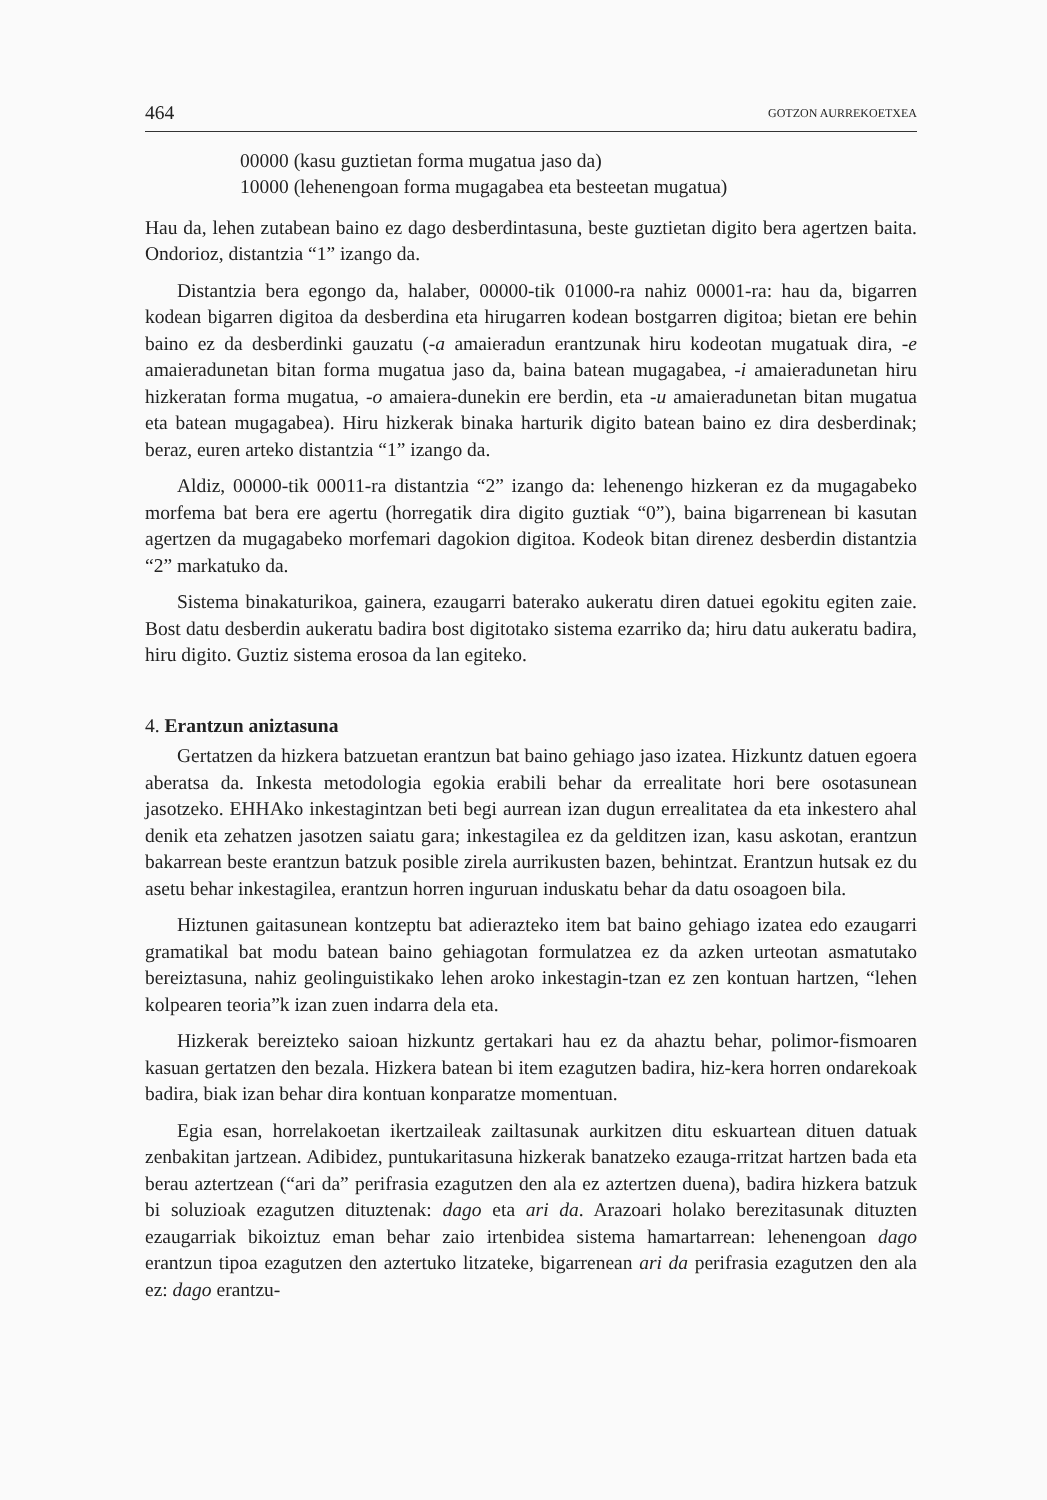464 GOTZON AURREKOETXEA
00000 (kasu guztietan forma mugatua jaso da)
10000 (lehenengoan forma mugagabea eta besteetan mugatua)
Hau da, lehen zutabean baino ez dago desberdintasuna, beste guztietan digito bera agertzen baita. Ondorioz, distantzia “1” izango da.
Distantzia bera egongo da, halaber, 00000-tik 01000-ra nahiz 00001-ra: hau da, bigarren kodean bigarren digitoa da desberdina eta hirugarren kodean bostgarren digitoa; bietan ere behin baino ez da desberdinki gauzatu (-a amaieradun erantzunak hiru kodeotan mugatuak dira, -e amaieradunetan bitan forma mugatua jaso da, baina batean mugagabea, -i amaieradunetan hiru hizkeratan forma mugatua, -o amaiera-dunekin ere berdin, eta -u amaieradunetan bitan mugatua eta batean mugagabea). Hiru hizkerak binaka harturik digito batean baino ez dira desberdinak; beraz, euren arteko distantzia “1” izango da.
Aldiz, 00000-tik 00011-ra distantzia “2” izango da: lehenengo hizkeran ez da mugagabeko morfema bat bera ere agertu (horregatik dira digito guztiak “0”), baina bigarrenean bi kasutan agertzen da mugagabeko morfemari dagokion digitoa. Kodeok bitan direnez desberdin distantzia “2” markatuko da.
Sistema binakaturikoa, gainera, ezaugarri baterako aukeratu diren datuei egokitu egiten zaie. Bost datu desberdin aukeratu badira bost digitotako sistema ezarriko da; hiru datu aukeratu badira, hiru digito. Guztiz sistema erosoa da lan egiteko.
4. Erantzun aniztasuna
Gertatzen da hizkera batzuetan erantzun bat baino gehiago jaso izatea. Hizkuntz datuen egoera aberatsa da. Inkesta metodologia egokia erabili behar da errealitate hori bere osotasunean jasotzeko. EHHAko inkestagintzan beti begi aurrean izan dugun errealitatea da eta inkestero ahal denik eta zehatzen jasotzen saiatu gara; inkestagilea ez da gelditzen izan, kasu askotan, erantzun bakarrean beste erantzun batzuk posible zirela aurrikusten bazen, behintzat. Erantzun hutsak ez du asetu behar inkestagilea, erantzun horren inguruan induskatu behar da datu osoagoen bila.
Hiztunen gaitasunean kontzeptu bat adierazteko item bat baino gehiago izatea edo ezaugarri gramatikal bat modu batean baino gehiagotan formulatzea ez da azken urteotan asmatutako bereiztasuna, nahiz geolinguistikako lehen aroko inkestagin-tzan ez zen kontuan hartzen, “lehen kolpearen teoria”k izan zuen indarra dela eta.
Hizkerak bereizteko saioan hizkuntz gertakari hau ez da ahaztu behar, polimor-fismoaren kasuan gertatzen den bezala. Hizkera batean bi item ezagutzen badira, hiz-kera horren ondarekoak badira, biak izan behar dira kontuan konparatze momentuan.
Egia esan, horrelakoetan ikertzaileak zailtasunak aurkitzen ditu eskuartean dituen datuak zenbakitan jartzean. Adibidez, puntukaritasuna hizkerak banatzeko ezauga-rritzat hartzen bada eta berau aztertzean (“ari da” perifrasia ezagutzen den ala ez aztertzen duena), badira hizkera batzuk bi soluzioak ezagutzen dituztenak: dago eta ari da. Arazoari holako berezitasunak dituzten ezaugarriak bikoiztuz eman behar zaio irtenbidea sistema hamartarrean: lehenengoan dago erantzun tipoa ezagutzen den aztertuko litzateke, bigarrenean ari da perifrasia ezagutzen den ala ez: dago erantzu-